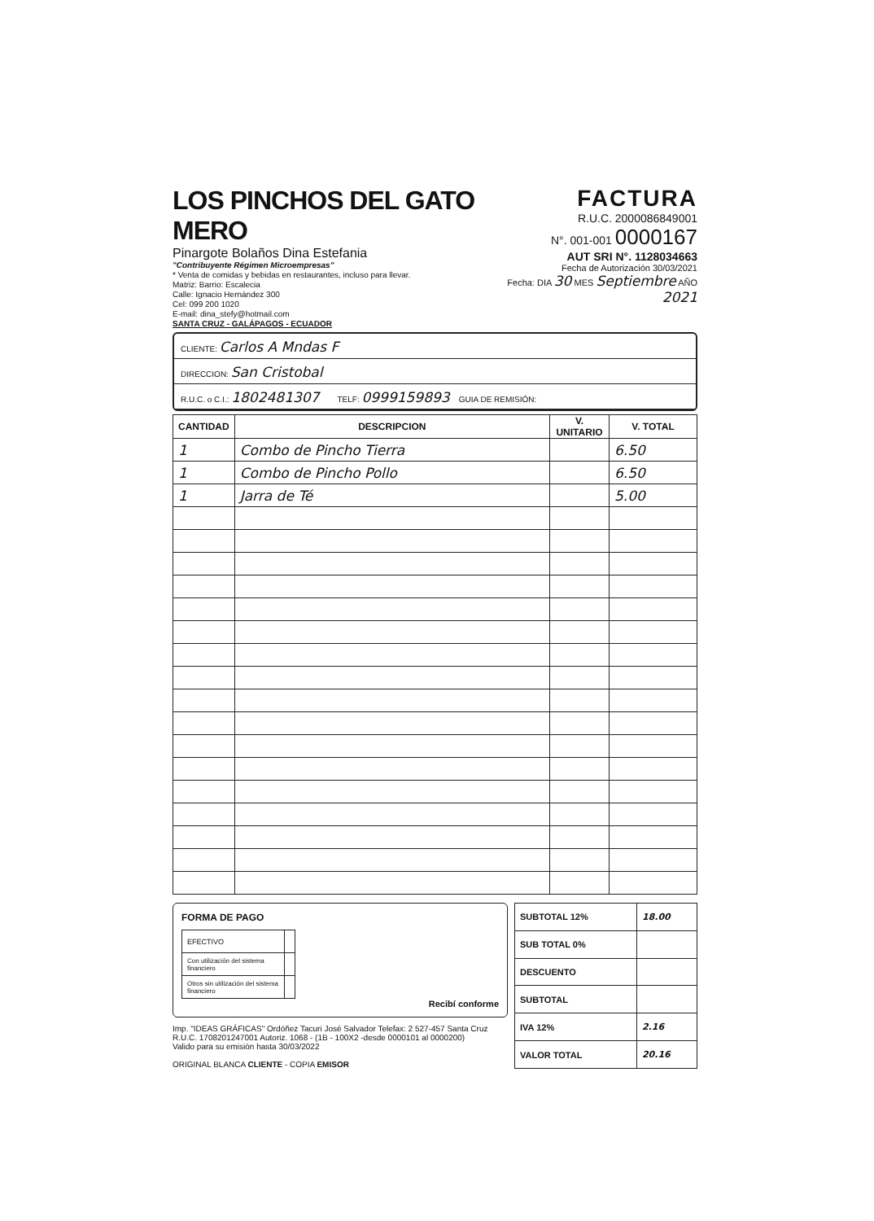LOS PINCHOS DEL GATO MERO
Pinargote Bolaños Dina Estefania
"Contribuyente Régimen Microempresas"
* Venta de comidas y bebidas en restaurantes, incluso para llevar.
Matriz: Barrio: Escalecia
Calle: Ignacio Hernández 300
Cel: 099 200 1020
E-mail: dina_stefy@hotmail.com
SANTA CRUZ - GALÁPAGOS - ECUADOR
FACTURA
R.U.C. 2000086849001
N°. 001-001 0000167
AUT SRI N°. 1128034663
Fecha de Autorización 30/03/2021
Fecha: DIA 30 MES Septiembre AÑO 2021
CLIENTE: Carlos A Mndas F
DIRECCION: San Cristobal
R.U.C. o C.I.: 1802481307 TELF: 0999159893 GUIA DE REMISIÓN:
| CANTIDAD | DESCRIPCION | V. UNITARIO | V. TOTAL |
| --- | --- | --- | --- |
| 1 | Combo de Pincho Tierra | | 6.50 |
| 1 | Combo de Pincho Pollo | | 6.50 |
| 1 | Jarra de Té | | 5.00 |
FORMA DE PAGO
| EFECTIVO | |
| Con utilización del sistema financiero | |
| Otros sin utilización del sistema financiero | |
Recibí conforme
Imp. "IDEAS GRÁFICAS" Ordóñez Tacuri José Salvador Telefax: 2 527-457 Santa Cruz
R.U.C. 1708201247001 Autoriz. 1068 - (1B - 100X2 -desde 0000101 al 0000200)
Valido para su emisión hasta 30/03/2022
ORIGINAL BLANCA CLIENTE - COPIA EMISOR
| SUBTOTAL 12% | 18.00 |
| SUB TOTAL 0% | |
| DESCUENTO | |
| SUBTOTAL | |
| IVA 12% | 2.16 |
| VALOR TOTAL | 20.16 |